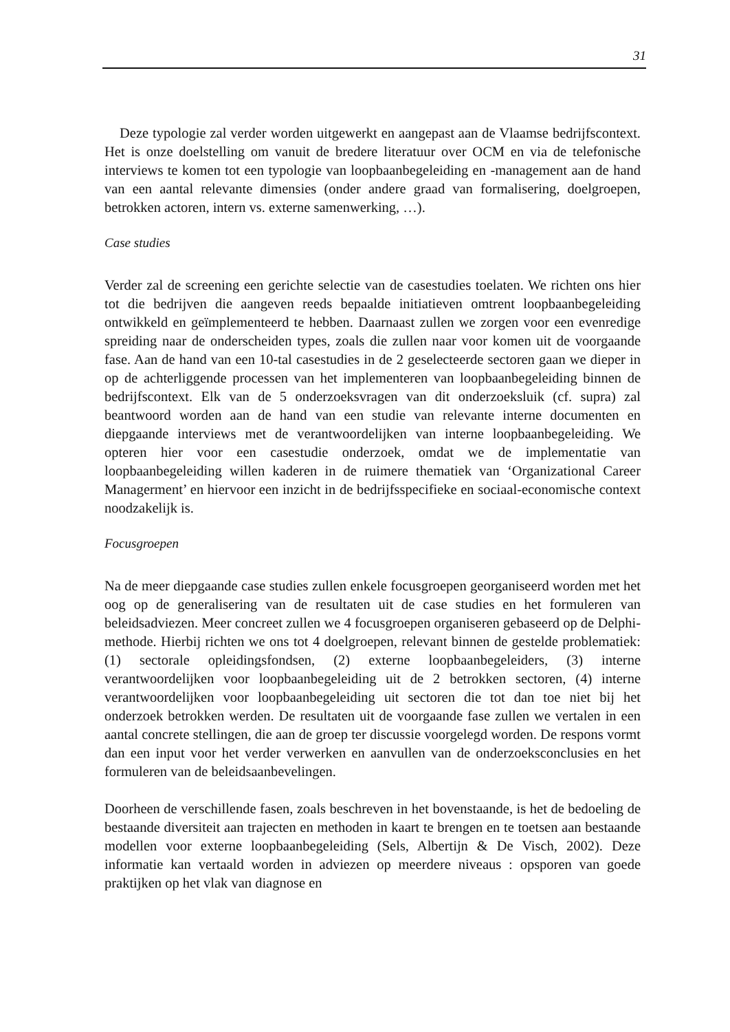31
Deze typologie zal verder worden uitgewerkt en aangepast aan de Vlaamse bedrijfscontext. Het is onze doelstelling om vanuit de bredere literatuur over OCM en via de telefonische interviews te komen tot een typologie van loopbaanbegeleiding en -management aan de hand van een aantal relevante dimensies (onder andere graad van formalisering, doelgroepen, betrokken actoren, intern vs. externe samenwerking, …).
Case studies
Verder zal de screening een gerichte selectie van de casestudies toelaten. We richten ons hier tot die bedrijven die aangeven reeds bepaalde initiatieven omtrent loopbaanbegeleiding ontwikkeld en geïmplementeerd te hebben. Daarnaast zullen we zorgen voor een evenredige spreiding naar de onderscheiden types, zoals die zullen naar voor komen uit de voorgaande fase. Aan de hand van een 10-tal casestudies in de 2 geselecteerde sectoren gaan we dieper in op de achterliggende processen van het implementeren van loopbaanbegeleiding binnen de bedrijfscontext. Elk van de 5 onderzoeksvragen van dit onderzoeksluik (cf. supra) zal beantwoord worden aan de hand van een studie van relevante interne documenten en diepgaande interviews met de verantwoordelijken van interne loopbaanbegeleiding. We opteren hier voor een casestudie onderzoek, omdat we de implementatie van loopbaanbegeleiding willen kaderen in de ruimere thematiek van ‘Organizational Career Managerment’ en hiervoor een inzicht in de bedrijfsspecifieke en sociaal-economische context noodzakelijk is.
Focusgroepen
Na de meer diepgaande case studies zullen enkele focusgroepen georganiseerd worden met het oog op de generalisering van de resultaten uit de case studies en het formuleren van beleidsadviezen. Meer concreet zullen we 4 focusgroepen organiseren gebaseerd op de Delphi-methode. Hierbij richten we ons tot 4 doelgroepen, relevant binnen de gestelde problematiek: (1) sectorale opleidingsfondsen, (2) externe loopbaanbegeleiders, (3) interne verantwoordelijken voor loopbaanbegeleiding uit de 2 betrokken sectoren, (4) interne verantwoordelijken voor loopbaanbegeleiding uit sectoren die tot dan toe niet bij het onderzoek betrokken werden. De resultaten uit de voorgaande fase zullen we vertalen in een aantal concrete stellingen, die aan de groep ter discussie voorgelegd worden. De respons vormt dan een input voor het verder verwerken en aanvullen van de onderzoeksconclusies en het formuleren van de beleidsaanbevelingen.
Doorheen de verschillende fasen, zoals beschreven in het bovenstaande, is het de bedoeling de bestaande diversiteit aan trajecten en methoden in kaart te brengen en te toetsen aan bestaande modellen voor externe loopbaanbegeleiding (Sels, Albertijn & De Visch, 2002). Deze informatie kan vertaald worden in adviezen op meerdere niveaus : opsporen van goede praktijken op het vlak van diagnose en